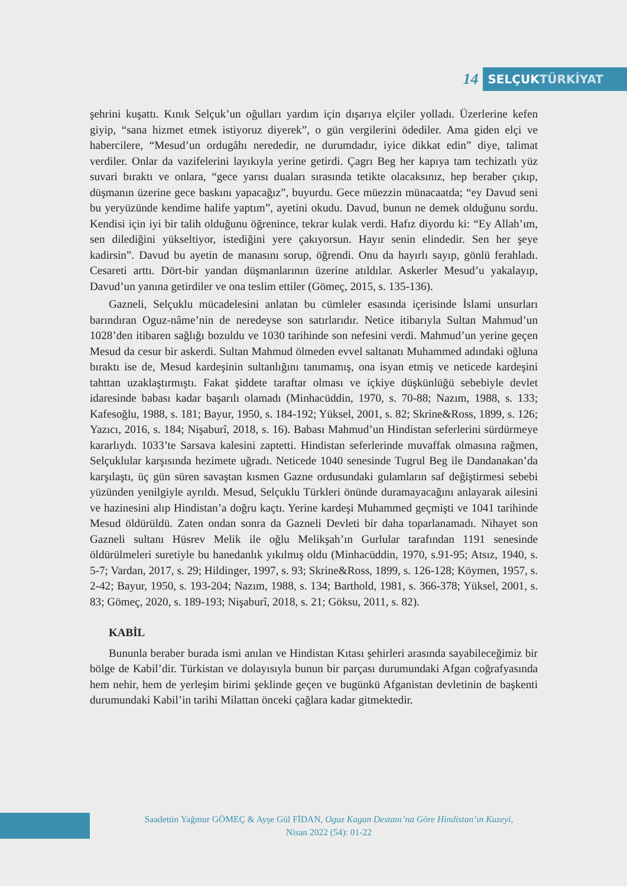14
SELÇUKTÜRKİYAT
şehrini kuşattı. Kınık Selçuk’un oğulları yardım için dışarıya elçiler yolladı. Üzerlerine kefen giyip, “sana hizmet etmek istiyoruz diyerek”, o gün vergilerini ödediler. Ama giden elçi ve habercilere, “Mesud’un ordugâhı nerededir, ne durumdadır, iyice dikkat edin” diye, talimat verdiler. Onlar da vazifelerini layıkıyla yerine getirdi. Çagrı Beg her kapıya tam techizatlı yüz suvari bıraktı ve onlara, “gece yarısı duaları sırasında tetikte olacaksınız, hep beraber çıkıp, düşmanın üzerine gece baskını yapacağız”, buyurdu. Gece müezzin münacaatda; “ey Davud seni bu yeryüzünde kendime halife yaptım”, ayetini okudu. Davud, bunun ne demek olduğunu sordu. Kendisi için iyi bir talih olduğunu öğrenince, tekrar kulak verdi. Hafız diyordu ki: “Ey Allah’ım, sen dilediğini yükseltiyor, istediğini yere çakıyorsun. Hayır senin elindedir. Sen her şeye kadirsin”. Davud bu ayetin de manasını sorup, öğrendi. Onu da hayırlı sayıp, gönlü ferahladı. Cesareti arttı. Dört-bir yandan düşmanlarının üzerine atıldılar. Askerler Mesud’u yakalayıp, Davud’un yanına getirdiler ve ona teslim ettiler (Gömeç, 2015, s. 135-136).
Gazneli, Selçuklu mücadelesini anlatan bu cümleler esasında içerisinde İslami unsurları barındıran Oguz-nâme’nin de neredeyse son satırlarıdır. Netice itibarıyla Sultan Mahmud’un 1028’den itibaren sağlığı bozuldu ve 1030 tarihinde son nefesini verdi. Mahmud’un yerine geçen Mesud da cesur bir askerdi. Sultan Mahmud ölmeden evvel saltanatı Muhammed adındaki oğluna bıraktı ise de, Mesud kardeşinin sultanlığını tanımamış, ona isyan etmiş ve neticede kardeşini tahttan uzaklaştırmıştı. Fakat şiddete taraftar olması ve içkiye düşkünlüğü sebebiyle devlet idaresinde babası kadar başarılı olamadı (Minhacüddin, 1970, s. 70-88; Nazım, 1988, s. 133; Kafesoğlu, 1988, s. 181; Bayur, 1950, s. 184-192; Yüksel, 2001, s. 82; Skrine&Ross, 1899, s. 126; Yazıcı, 2016, s. 184; Nişaburî, 2018, s. 16). Babası Mahmud’un Hindistan seferlerini sürdürmeye kararlıydı. 1033’te Sarsava kalesini zaptetti. Hindistan seferlerinde muvaffak olmasına rağmen, Selçuklular karşısında hezimete uğradı. Neticede 1040 senesinde Tugrul Beg ile Dandanakan’da karşılaştı, üç gün süren savaştan kısmen Gazne ordusundaki gulamların saf değiştirmesi sebebi yüzünden yenilgiyle ayrıldı. Mesud, Selçuklu Türkleri önünde duramayacağını anlayarak ailesini ve hazinesini alıp Hindistan’a doğru kaçtı. Yerine kardeşi Muhammed geçmişti ve 1041 tarihinde Mesud öldürüldü. Zaten ondan sonra da Gazneli Devleti bir daha toparlanamadı. Nihayet son Gazneli sultanı Hüsrev Melik ile oğlu Melikşah’ın Gurlular tarafından 1191 senesinde öldürülmeleri suretiyle bu hanedanlık yıkılmış oldu (Minhacüddin, 1970, s.91-95; Atsız, 1940, s. 5-7; Vardan, 2017, s. 29; Hildinger, 1997, s. 93; Skrine&Ross, 1899, s. 126-128; Köymen, 1957, s. 2-42; Bayur, 1950, s. 193-204; Nazım, 1988, s. 134; Barthold, 1981, s. 366-378; Yüksel, 2001, s. 83; Gömeç, 2020, s. 189-193; Nişaburî, 2018, s. 21; Göksu, 2011, s. 82).
KABİL
Bununla beraber burada ismi anılan ve Hindistan Kıtası şehirleri arasında sayabileceğimiz bir bölge de Kabil’dir. Türkistan ve dolayısıyla bunun bir parçası durumundaki Afgan coğrafyasında hem nehir, hem de yerleşim birimi şeklinde geçen ve bugünkü Afganistan devletinin de başkenti durumundaki Kabil’in tarihi Milattan önceki çağlara kadar gitmektedir.
Saadettin Yağmur GÖMEÇ & Ayşe Gül FİDAN, Oguz Kagan Destanı’na Göre Hindistan’ın Kuzeyi,
Nisan 2022 (54): 01-22